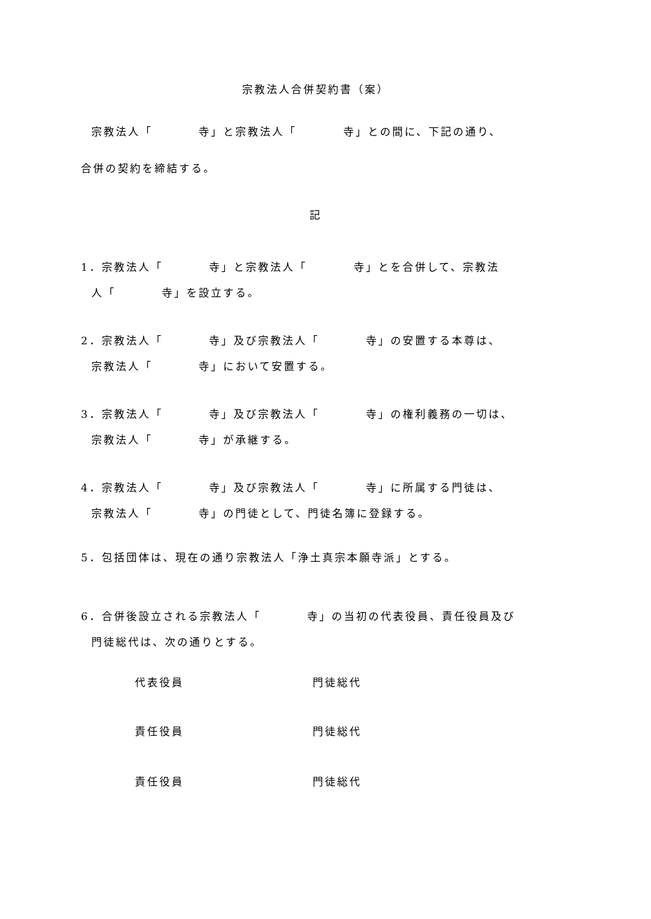宗教法人合併契約書（案）
宗教法人「 寺」と宗教法人「 寺」との間に、下記の通り、
合併の契約を締結する。
記
1．宗教法人「 寺」と宗教法人「 寺」とを合併して、宗教法 人「 寺」を設立する。
2．宗教法人「 寺」及び宗教法人「 寺」の安置する本尊は、 宗教法人「 寺」において安置する。
3．宗教法人「 寺」及び宗教法人「 寺」の権利義務の一切は、 宗教法人「 寺」が承継する。
4．宗教法人「 寺」及び宗教法人「 寺」に所属する門徒は、 宗教法人「 寺」の門徒として、門徒名簿に登録する。
5．包括団体は、現在の通り宗教法人「浄土真宗本願寺派」とする。
6．合併後設立される宗教法人「 寺」の当初の代表役員、責任役員及び 門徒総代は、次の通りとする。
代表役員 門徒総代
責任役員 門徒総代
責任役員 門徒総代